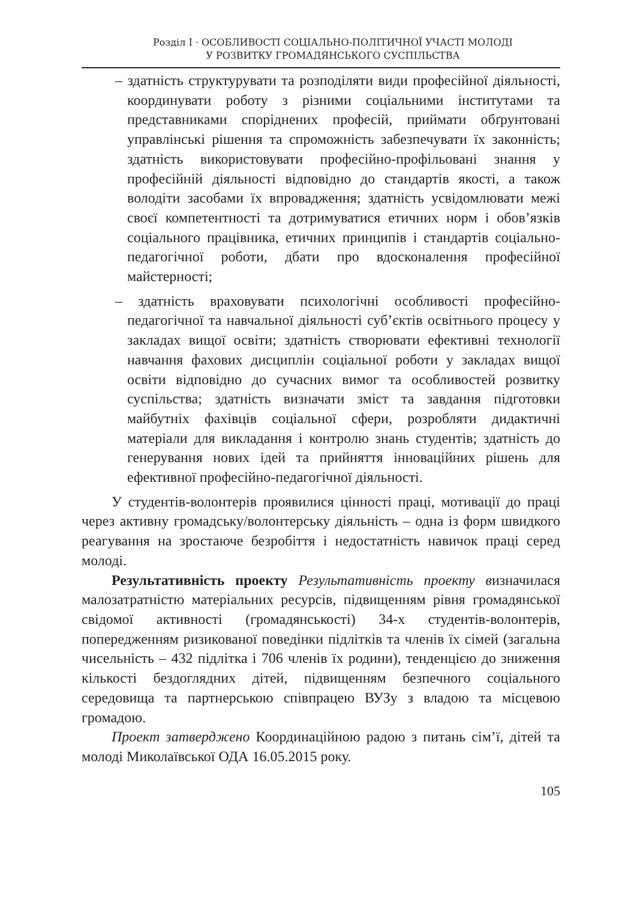Розділ I · ОСОБЛИВОСТІ СОЦІАЛЬНО-ПОЛІТИЧНОЇ УЧАСТІ МОЛОДІ
У РОЗВИТКУ ГРОМАДЯНСЬКОГО СУСПІЛЬСТВА
– здатність структурувати та розподіляти види професійної діяльності, координувати роботу з різними соціальними інститутами та представниками споріднених професій, приймати обґрунтовані управлінські рішення та спроможність забезпечувати їх законність; здатність використовувати професійно-профільовані знання у професійній діяльності відповідно до стандартів якості, а також володіти засобами їх впровадження; здатність усвідомлювати межі своєї компетентності та дотримуватися етичних норм і обов’язків соціального працівника, етичних принципів і стандартів соціально-педагогічної роботи, дбати про вдосконалення професійної майстерності;
– здатність враховувати психологічні особливості професійно-педагогічної та навчальної діяльності суб’єктів освітнього процесу у закладах вищої освіти; здатність створювати ефективні технології навчання фахових дисциплін соціальної роботи у закладах вищої освіти відповідно до сучасних вимог та особливостей розвитку суспільства; здатність визначати зміст та завдання підготовки майбутніх фахівців соціальної сфери, розробляти дидактичні матеріали для викладання і контролю знань студентів; здатність до генерування нових ідей та прийняття інноваційних рішень для ефективної професійно-педагогічної діяльності.
У студентів-волонтерів проявилися цінності праці, мотивації до праці через активну громадську/волонтерську діяльність – одна із форм швидкого реагування на зростаюче безробіття і недостатність навичок праці серед молоді.
Результативність проекту Результативність проекту визначилася малозатратністю матеріальних ресурсів, підвищенням рівня громадянської свідомої активності (громадянськості) 34-х студентів-волонтерів, попередженням ризикованої поведінки підлітків та членів їх сімей (загальна чисельність – 432 підлітка і 706 членів їх родини), тенденцією до зниження кількості бездоглядних дітей, підвищенням безпечного соціального середовища та партнерською співпрацею ВУЗу з владою та місцевою громадою.
Проект затверджено Координаційною радою з питань сім’ї, дітей та молоді Миколаївської ОДА 16.05.2015 року.
105